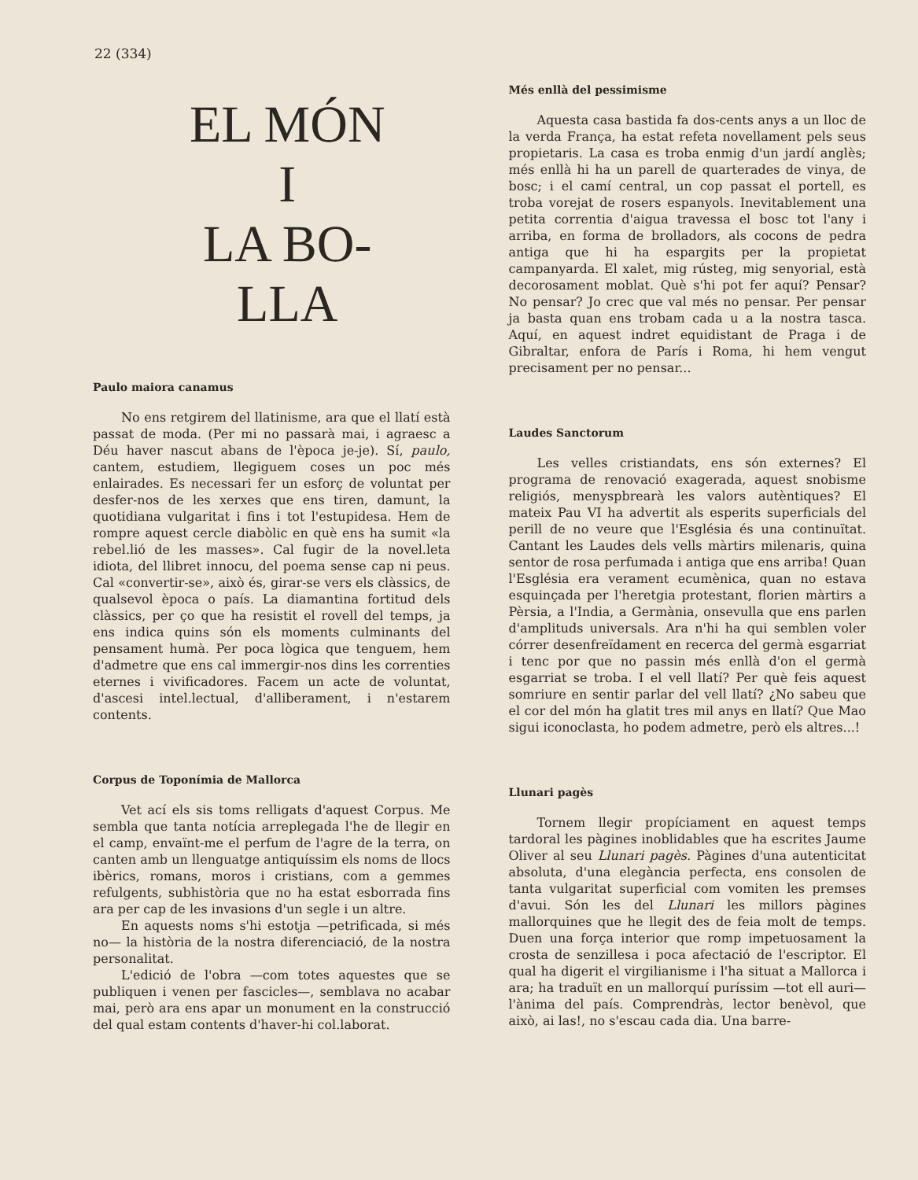22 (334)
EL MÓN
I
LA BO-
LLA
Paulo maiora canamus
No ens retgirem del llatinisme, ara que el llatí està passat de moda. (Per mi no passarà mai, i agraesc a Déu haver nascut abans de l'època je-je). Sí, paulo, cantem, estudiem, llegiguem coses un poc més enlairades. Es necessari fer un esforç de voluntat per desfer-nos de les xerxes que ens tiren, damunt, la quotidiana vulgaritat i fins i tot l'estupidesa. Hem de rompre aquest cercle diabòlic en què ens ha sumit «la rebel.lió de les masses». Cal fugir de la novel.leta idiota, del llibret innocu, del poema sense cap ni peus. Cal «convertir-se», això és, girar-se vers els clàssics, de qualsevol època o país. La diamantina fortitud dels clàssics, per ço que ha resistit el rovell del temps, ja ens indica quins són els moments culminants del pensament humà. Per poca lògica que tenguem, hem d'admetre que ens cal immergir-nos dins les correnties eternes i vivificadores. Facem un acte de voluntat, d'ascesi intel.lectual, d'alliberament, i n'estarem contents.
Corpus de Toponímia de Mallorca
Vet ací els sis toms relligats d'aquest Corpus. Me sembla que tanta notícia arreplegada l'he de llegir en el camp, envaïnt-me el perfum de l'agre de la terra, on canten amb un llenguatge antiquíssim els noms de llocs ibèrics, romans, moros i cristians, com a gemmes refulgents, subhistòria que no ha estat esborrada fins ara per cap de les invasions d'un segle i un altre.
En aquests noms s'hi estotja —petrificada, si més no— la història de la nostra diferenciació, de la nostra personalitat.
L'edició de l'obra —com totes aquestes que se publiquen i venen per fascicles—, semblava no acabar mai, però ara ens apar un monument en la construcció del qual estam contents d'haver-hi col.laborat.
Més enllà del pessimisme
Aquesta casa bastida fa dos-cents anys a un lloc de la verda França, ha estat refeta novellament pels seus propietaris. La casa es troba enmig d'un jardí anglès; més enllà hi ha un parell de quarterades de vinya, de bosc; i el camí central, un cop passat el portell, es troba vorejat de rosers espanyols. Inevitablement una petita correntia d'aigua travessa el bosc tot l'any i arriba, en forma de brolladors, als cocons de pedra antiga que hi ha espargits per la propietat campanyarda. El xalet, mig rústeg, mig senyorial, està decorosament moblat. Què s'hi pot fer aquí? Pensar? No pensar? Jo crec que val més no pensar. Per pensar ja basta quan ens trobam cada u a la nostra tasca. Aquí, en aquest indret equidistant de Praga i de Gibraltar, enfora de París i Roma, hi hem vengut precisament per no pensar...
Laudes Sanctorum
Les velles cristiandats, ens són externes? El programa de renovació exagerada, aquest snobisme religiós, menyspbrearà les valors autèntiques? El mateix Pau VI ha advertit als esperits superficials del perill de no veure que l'Església és una continuïtat. Cantant les Laudes dels vells màrtirs milenaris, quina sentor de rosa perfumada i antiga que ens arriba! Quan l'Església era verament ecumènica, quan no estava esquinçada per l'heretgia protestant, florien màrtirs a Pèrsia, a l'India, a Germània, onsevulla que ens parlen d'amplituds universals. Ara n'hi ha qui semblen voler córrer desenfreïdament en recerca del germà esgarriat i tenc por que no passin més enllà d'on el germà esgarriat se troba. I el vell llatí? Per què feis aquest somriure en sentir parlar del vell llatí? ¿No sabeu que el cor del món ha glatit tres mil anys en llatí? Que Mao sigui iconoclasta, ho podem admetre, però els altres...!
Llunari pagès
Tornem llegir propíciament en aquest temps tardoral les pàgines inoblidables que ha escrites Jaume Oliver al seu Llunari pagès. Pàgines d'una autenticitat absoluta, d'una elegància perfecta, ens consolen de tanta vulgaritat superficial com vomiten les premses d'avui. Són les del Llunari les millors pàgines mallorquines que he llegit des de feia molt de temps. Duen una força interior que romp impetuosament la crosta de senzillesa i poca afectació de l'escriptor. El qual ha digerit el virgilianisme i l'ha situat a Mallorca i ara; ha traduït en un mallorquí puríssim —tot ell auri— l'ànima del país. Comprendràs, lector benèvol, que això, ai las!, no s'escau cada dia. Una barre-